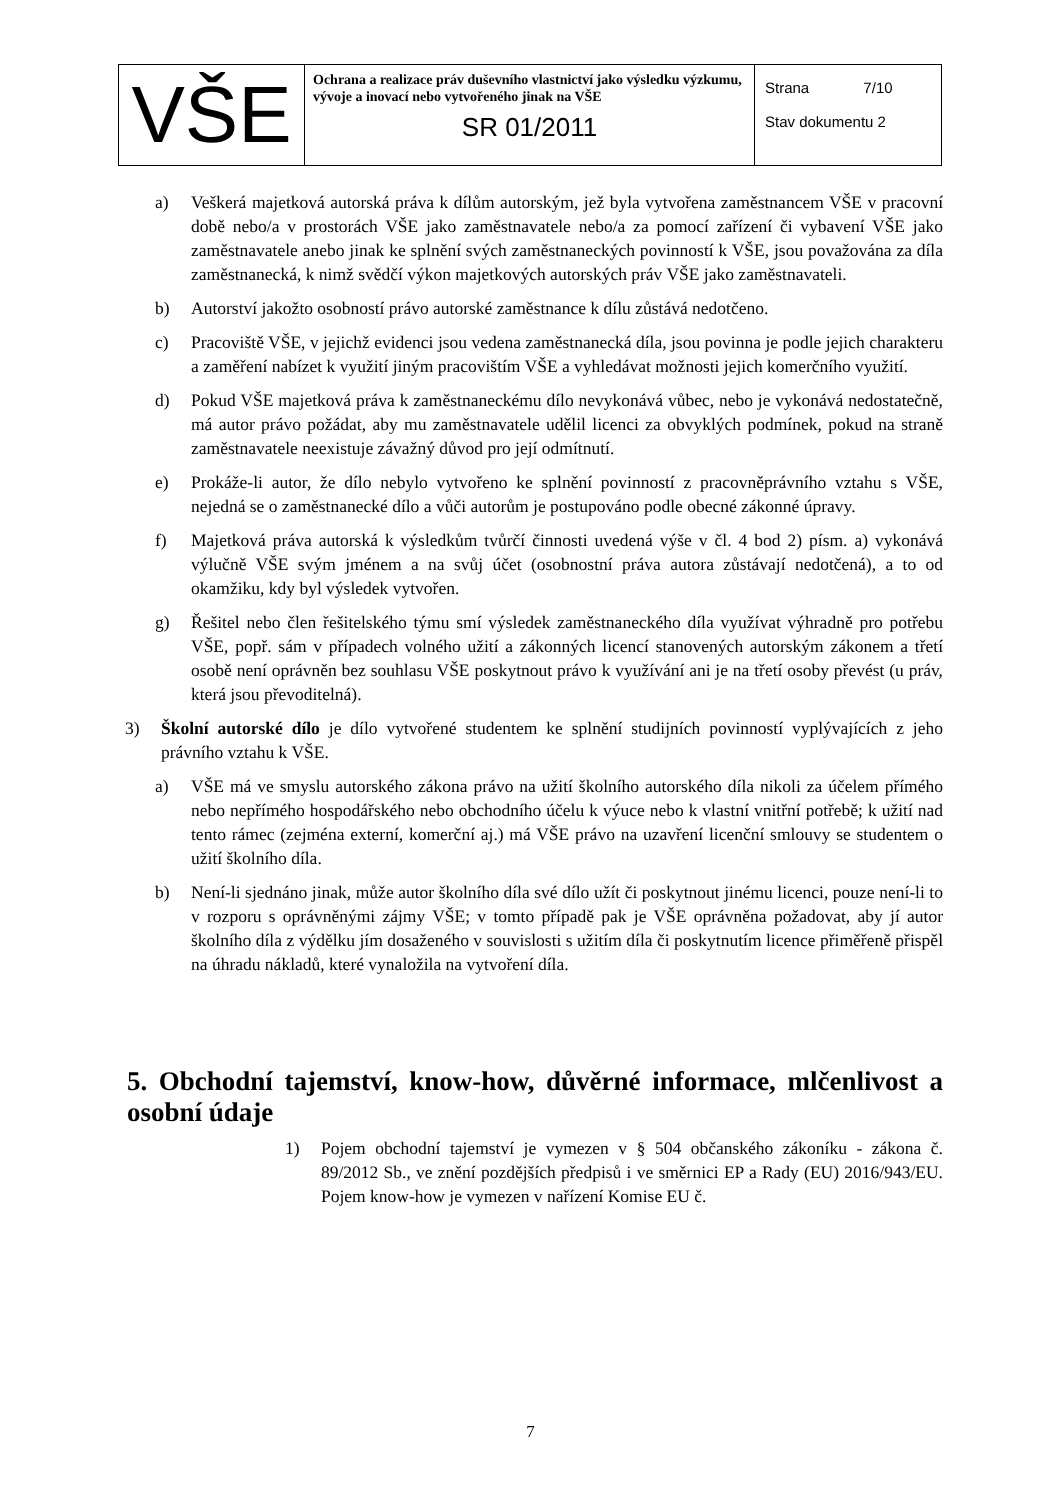| VŠE | Ochrana a realizace práv duševního vlastnictví jako výsledku výzkumu, vývoje a inovací nebo vytvořeného jinak na VŠE SR 01/2011 | Strana 7/10 Stav dokumentu 2 |
a) Veškerá majetková autorská práva k dílům autorským, jež byla vytvořena zaměstnancem VŠE v pracovní době nebo/a v prostorách VŠE jako zaměstnavatele nebo/a za pomocí zařízení či vybavení VŠE jako zaměstnavatele anebo jinak ke splnění svých zaměstnaneckých povinností k VŠE, jsou považována za díla zaměstnanecká, k nimž svědčí výkon majetkových autorských práv VŠE jako zaměstnavateli.
b) Autorství jakožto osobností právo autorské zaměstnance k dílu zůstává nedotčeno.
c) Pracoviště VŠE, v jejichž evidenci jsou vedena zaměstnanecká díla, jsou povinna je podle jejich charakteru a zaměření nabízet k využití jiným pracovištím VŠE a vyhledávat možnosti jejich komerčního využití.
d) Pokud VŠE majetková práva k zaměstnaneckému dílo nevykonává vůbec, nebo je vykonává nedostatečně, má autor právo požádat, aby mu zaměstnavatele udělil licenci za obvyklých podmínek, pokud na straně zaměstnavatele neexistuje závažný důvod pro její odmítnutí.
e) Prokáže-li autor, že dílo nebylo vytvořeno ke splnění povinností z pracovněprávního vztahu s VŠE, nejedná se o zaměstnanecké dílo a vůči autorům je postupováno podle obecné zákonné úpravy.
f) Majetková práva autorská k výsledkům tvůrčí činnosti uvedená výše v čl. 4 bod 2) písm. a) vykonává výlučně VŠE svým jménem a na svůj účet (osobnostní práva autora zůstávají nedotčená), a to od okamžiku, kdy byl výsledek vytvořen.
g) Řešitel nebo člen řešitelského týmu smí výsledek zaměstnaneckého díla využívat výhradně pro potřebu VŠE, popř. sám v případech volného užití a zákonných licencí stanovených autorským zákonem a třetí osobě není oprávněn bez souhlasu VŠE poskytnout právo k využívání ani je na třetí osoby převést (u práv, která jsou převoditelná).
3) Školní autorské dílo je dílo vytvořené studentem ke splnění studijních povinností vyplývajících z jeho právního vztahu k VŠE.
a) VŠE má ve smyslu autorského zákona právo na užití školního autorského díla nikoli za účelem přímého nebo nepřímého hospodářského nebo obchodního účelu k výuce nebo k vlastní vnitřní potřebě; k užití nad tento rámec (zejména externí, komerční aj.) má VŠE právo na uzavření licenční smlouvy se studentem o užití školního díla.
b) Není-li sjednáno jinak, může autor školního díla své dílo užít či poskytnout jinému licenci, pouze není-li to v rozporu s oprávněnými zájmy VŠE; v tomto případě pak je VŠE oprávněna požadovat, aby jí autor školního díla z výdělku jím dosaženého v souvislosti s užitím díla či poskytnutím licence přiměřeně přispěl na úhradu nákladů, které vynaložila na vytvoření díla.
5. Obchodní tajemství, know-how, důvěrné informace, mlčenlivost a osobní údaje
1) Pojem obchodní tajemství je vymezen v § 504 občanského zákoníku - zákona č. 89/2012 Sb., ve znění pozdějších předpisů i ve směrnici EP a Rady (EU) 2016/943/EU. Pojem know-how je vymezen v nařízení Komise EU č.
7